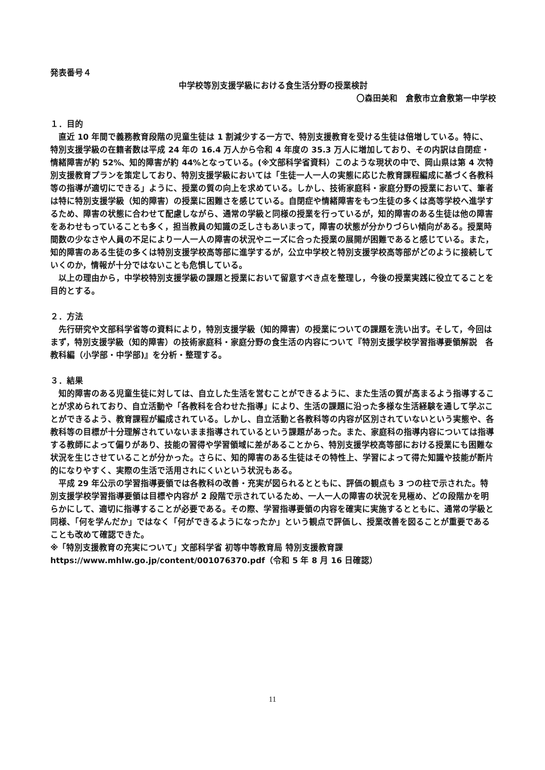発表番号４
中学校等別支援学級における食生活分野の授業検討
〇森田美和　倉敷市立倉敷第一中学校
１．目的
直近 10 年間で義務教育段階の児童生徒は 1 割減少する一方で、特別支援教育を受ける生徒は倍増している。特に、特別支援学級の在籍者数は平成 24 年の 16.4 万人から令和 4 年度の 35.3 万人に増加しており、その内訳は自閉症・情緒障害が約 52%、知的障害が約 44%となっている。(※文部科学省資料）このような現状の中で、岡山県は第 4 次特別支援教育プランを策定しており、特別支援学級においては「生徒一人一人の実態に応じた教育課程編成に基づく各教科等の指導が適切にできる」ように、授業の質の向上を求めている。しかし、技術家庭科・家庭分野の授業において、筆者は特に特別支援学級（知的障害）の授業に困難さを感じている。自閉症や情緒障害をもつ生徒の多くは高等学校へ進学するため、障害の状態に合わせて配慮しながら、通常の学級と同様の授業を行っているが，知的障害のある生徒は他の障害をあわせもっていることも多く，担当教員の知識の乏しさもあいまって，障害の状態が分かりづらい傾向がある。授業時間数の少なさや人員の不足により一人一人の障害の状況やニーズに合った授業の展開が困難であると感じている。また，知的障害のある生徒の多くは特別支援学校高等部に進学するが，公立中学校と特別支援学校高等部がどのように接続していくのか，情報が十分ではないことも危惧している。
以上の理由から，中学校特別支援学級の課題と授業において留意すべき点を整理し，今後の授業実践に役立てることを目的とする。
２．方法
先行研究や文部科学省等の資料により，特別支援学級（知的障害）の授業についての課題を洗い出す。そして，今回はまず，特別支援学級（知的障害）の技術家庭科・家庭分野の食生活の内容について『特別支援学校学習指導要領解説　各教科編（小学部・中学部)』を分析・整理する。
３．結果
知的障害のある児童生徒に対しては、自立した生活を営むことができるように、また生活の質が高まるよう指導することが求められており、自立活動や「各教科を合わせた指導」により、生活の課題に沿った多様な生活経験を通して学ぶことができるよう、教育課程が編成されている。しかし、自立活動と各教科等の内容が区別されていないという実態や、各教科等の目標が十分理解されていないまま指導されているという課題があった。また、家庭科の指導内容については指導する教師によって偏りがあり、技能の習得や学習領域に差があることから、特別支援学校高等部における授業にも困難な状況を生じさせていることが分かった。さらに、知的障害のある生徒はその特性上、学習によって得た知識や技能が断片的になりやすく、実際の生活で活用されにくいという状況もある。
平成 29 年公示の学習指導要領では各教科の改善・充実が図られるとともに、評価の観点も 3 つの柱で示された。特別支援学校学習指導要領は目標や内容が 2 段階で示されているため、一人一人の障害の状況を見極め、どの段階かを明らかにして、適切に指導することが必要である。その際、学習指導要領の内容を確実に実施するとともに、通常の学級と同様、「何を学んだか」ではなく「何ができるようになったか」という観点で評価し、授業改善を図ることが重要であることも改めて確認できた。
※「特別支援教育の充実について」文部科学省 初等中等教育局 特別支援教育課
https://www.mhlw.go.jp/content/001076370.pdf（令和 5 年 8 月 16 日確認）
11